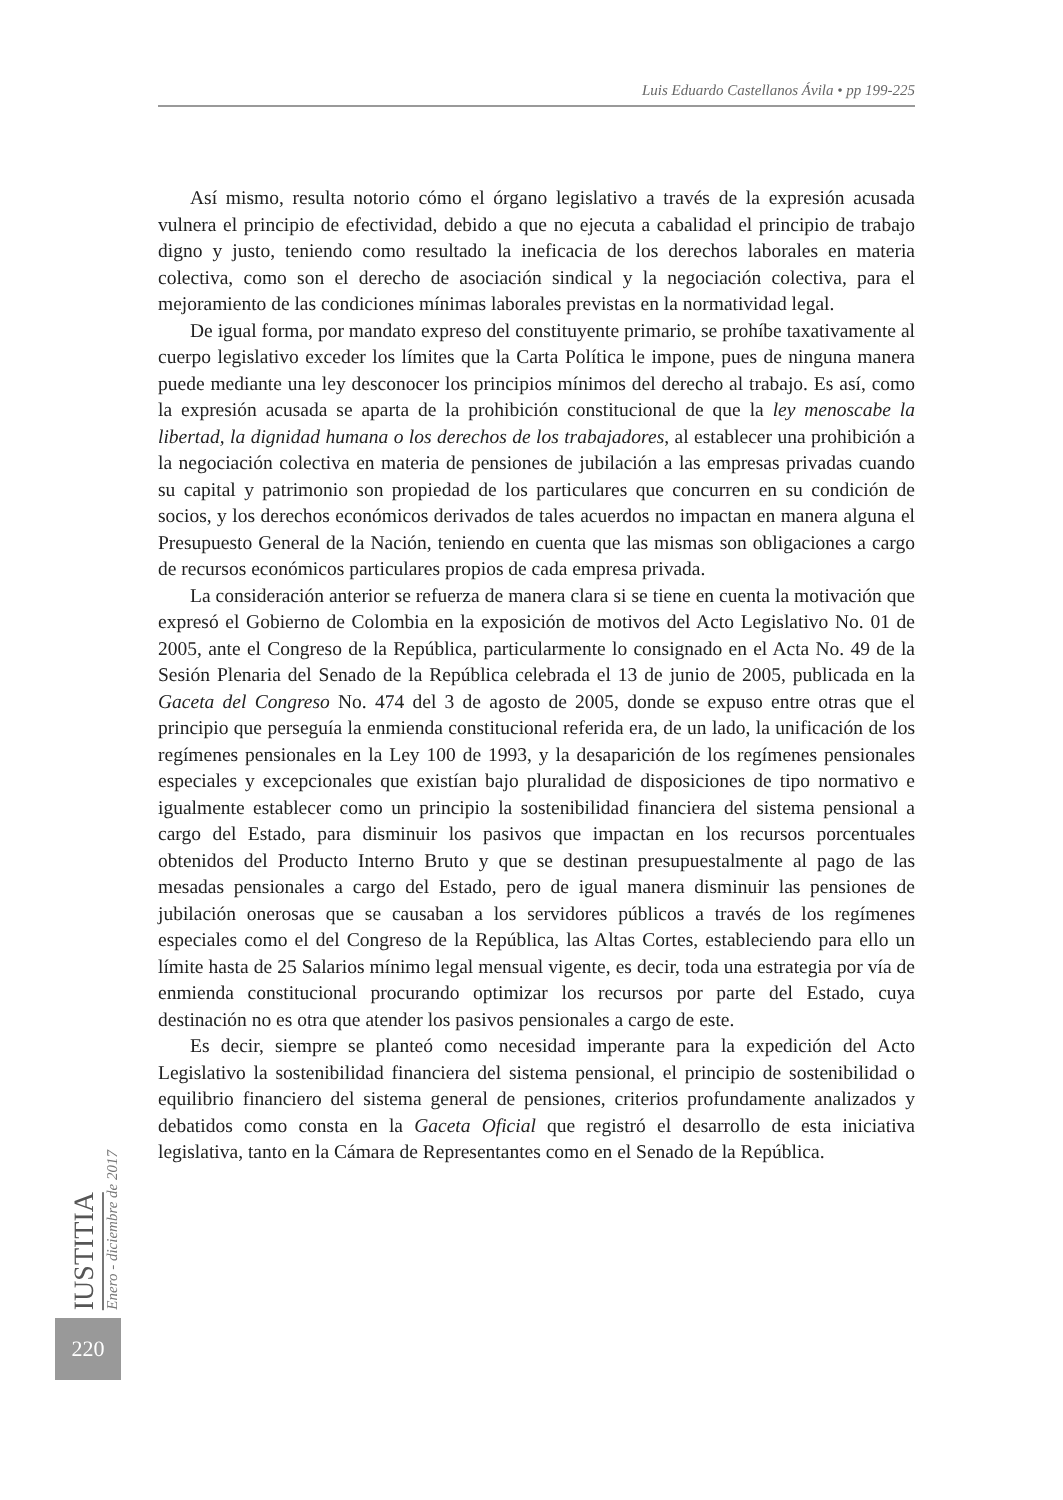Luis Eduardo Castellanos Ávila • pp 199-225
Así mismo, resulta notorio cómo el órgano legislativo a través de la expresión acusada vulnera el principio de efectividad, debido a que no ejecuta a cabalidad el principio de trabajo digno y justo, teniendo como resultado la ineficacia de los derechos laborales en materia colectiva, como son el derecho de asociación sindical y la negociación colectiva, para el mejoramiento de las condiciones mínimas laborales previstas en la normatividad legal.
De igual forma, por mandato expreso del constituyente primario, se prohíbe taxativamente al cuerpo legislativo exceder los límites que la Carta Política le impone, pues de ninguna manera puede mediante una ley desconocer los principios mínimos del derecho al trabajo. Es así, como la expresión acusada se aparta de la prohibición constitucional de que la ley menoscabe la libertad, la dignidad humana o los derechos de los trabajadores, al establecer una prohibición a la negociación colectiva en materia de pensiones de jubilación a las empresas privadas cuando su capital y patrimonio son propiedad de los particulares que concurren en su condición de socios, y los derechos económicos derivados de tales acuerdos no impactan en manera alguna el Presupuesto General de la Nación, teniendo en cuenta que las mismas son obligaciones a cargo de recursos económicos particulares propios de cada empresa privada.
La consideración anterior se refuerza de manera clara si se tiene en cuenta la motivación que expresó el Gobierno de Colombia en la exposición de motivos del Acto Legislativo No. 01 de 2005, ante el Congreso de la República, particularmente lo consignado en el Acta No. 49 de la Sesión Plenaria del Senado de la República celebrada el 13 de junio de 2005, publicada en la Gaceta del Congreso No. 474 del 3 de agosto de 2005, donde se expuso entre otras que el principio que perseguía la enmienda constitucional referida era, de un lado, la unificación de los regímenes pensionales en la Ley 100 de 1993, y la desaparición de los regímenes pensionales especiales y excepcionales que existían bajo pluralidad de disposiciones de tipo normativo e igualmente establecer como un principio la sostenibilidad financiera del sistema pensional a cargo del Estado, para disminuir los pasivos que impactan en los recursos porcentuales obtenidos del Producto Interno Bruto y que se destinan presupuestalmente al pago de las mesadas pensionales a cargo del Estado, pero de igual manera disminuir las pensiones de jubilación onerosas que se causaban a los servidores públicos a través de los regímenes especiales como el del Congreso de la República, las Altas Cortes, estableciendo para ello un límite hasta de 25 Salarios mínimo legal mensual vigente, es decir, toda una estrategia por vía de enmienda constitucional procurando optimizar los recursos por parte del Estado, cuya destinación no es otra que atender los pasivos pensionales a cargo de este.
Es decir, siempre se planteó como necesidad imperante para la expedición del Acto Legislativo la sostenibilidad financiera del sistema pensional, el principio de sostenibilidad o equilibrio financiero del sistema general de pensiones, criterios profundamente analizados y debatidos como consta en la Gaceta Oficial que registró el desarrollo de esta iniciativa legislativa, tanto en la Cámara de Representantes como en el Senado de la República.
IUSTITIA Enero - diciembre de 2017
220